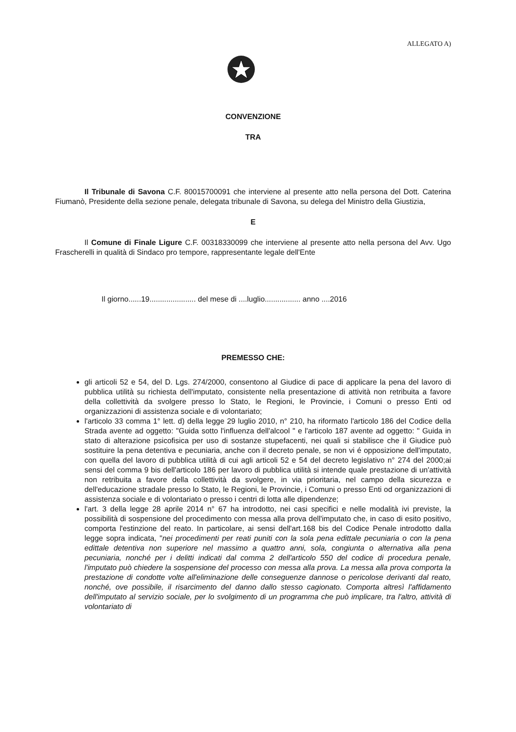ALLEGATO A)
CONVENZIONE
TRA
Il Tribunale di Savona C.F. 80015700091 che interviene al presente atto nella persona del Dott. Caterina Fiumanò, Presidente della sezione penale, delegata tribunale di Savona, su delega del Ministro della Giustizia,
E
Il Comune di Finale Ligure C.F. 00318330099 che interviene al presente atto nella persona del Avv. Ugo Frascherelli in qualità di Sindaco pro tempore, rappresentante legale dell'Ente
Il giorno......19...................... del mese di ....luglio................. anno ....2016
PREMESSO CHE:
gli articoli 52 e 54, del D. Lgs. 274/2000, consentono al Giudice di pace di applicare la pena del lavoro di pubblica utilità su richiesta dell'imputato, consistente nella presentazione di attività non retribuita a favore della collettività da svolgere presso lo Stato, le Regioni, le Provincie, i Comuni o presso Enti od organizzazioni di assistenza sociale e di volontariato;
l'articolo 33 comma 1° lett. d) della legge 29 luglio 2010, n° 210, ha riformato l'articolo 186 del Codice della Strada avente ad oggetto: "Guida sotto l'influenza dell'alcool " e l'articolo 187 avente ad oggetto: " Guida in stato di alterazione psicofisica per uso di sostanze stupefacenti, nei quali si stabilisce che il Giudice può sostituire la pena detentiva e pecuniaria, anche con il decreto penale, se non vi é opposizione dell'imputato, con quella del lavoro di pubblica utilità di cui agli articoli 52 e 54 del decreto legislativo n° 274 del 2000;ai sensi del comma 9 bis dell'articolo 186 per lavoro di pubblica utilità si intende quale prestazione di un'attività non retribuita a favore della collettività da svolgere, in via prioritaria, nel campo della sicurezza e dell'educazione stradale presso lo Stato, le Regioni, le Provincie, i Comuni o presso Enti od organizzazioni di assistenza sociale e di volontariato o presso i centri di lotta alle dipendenze;
l'art. 3 della legge 28 aprile 2014 n° 67 ha introdotto, nei casi specifici e nelle modalità ivi previste, la possibilità di sospensione del procedimento con messa alla prova dell'imputato che, in caso di esito positivo, comporta l'estinzione del reato. In particolare, ai sensi dell'art.168 bis del Codice Penale introdotto dalla legge sopra indicata, "nei procedimenti per reati puniti con la sola pena edittale pecuniaria o con la pena edittale detentiva non superiore nel massimo a quattro anni, sola, congiunta o alternativa alla pena pecuniaria, nonché per i delitti indicati dal comma 2 dell'articolo 550 del codice di procedura penale, l'imputato può chiedere la sospensione del processo con messa alla prova. La messa alla prova comporta la prestazione di condotte volte all'eliminazione delle conseguenze dannose o pericolose derivanti dal reato, nonché, ove possibile, il risarcimento del danno dallo stesso cagionato. Comporta altresì l'affidamento dell'imputato al servizio sociale, per lo svolgimento di un programma che può implicare, tra l'altro, attività di volontariato di